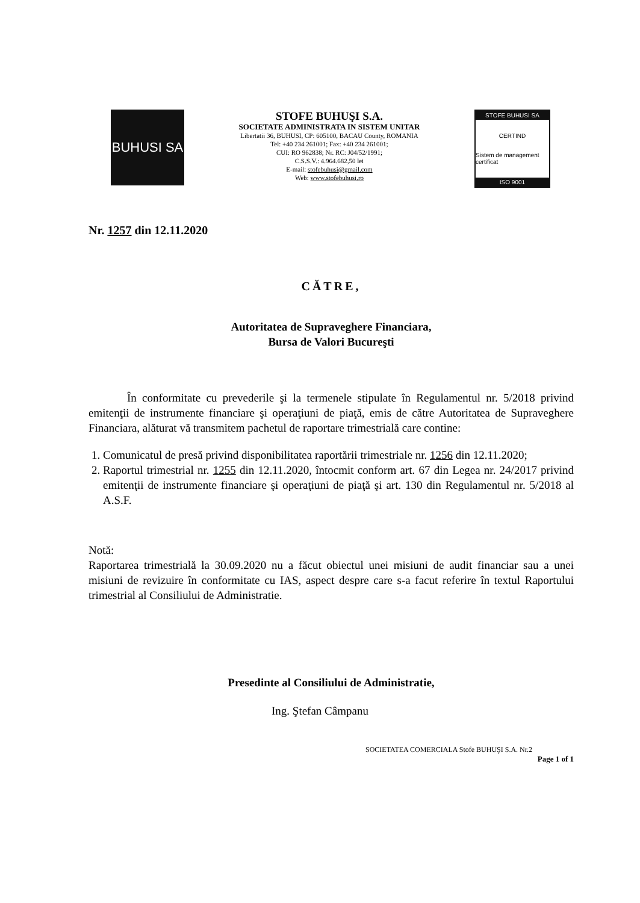BUHUSI SA
STOFE BUHUŞI S.A.
SOCIETATE ADMINISTRATA IN SISTEM UNITAR
Libertatii 36, BUHUSI, CP: 605100, BACAU County, ROMANIA
Tel: +40 234 261001; Fax: +40 234 261001;
CUI: RO 962838; Nr. RC: J04/52/1991;
C.S.S.V.: 4.964.682,50 lei
E-mail: stofebuhusi@gmail.com
Web: www.stofebuhusi.ro
STOFE BUHUSI SA
CERTIND
Sistem de management certificat
ISO 9001
Nr. 1257 din 12.11.2020
CĂTRE,
Autoritatea de Supraveghere Financiara,
Bursa de Valori Bucureşti
În conformitate cu prevederile şi la termenele stipulate în Regulamentul nr. 5/2018 privind emitenţii de instrumente financiare şi operaţiuni de piaţă, emis de către Autoritatea de Supraveghere Financiara, alăturat vă transmitem pachetul de raportare trimestrială care contine:
1. Comunicatul de presă privind disponibilitatea raportării trimestriale nr. 1256 din 12.11.2020;
2. Raportul trimestrial nr. 1255 din 12.11.2020, întocmit conform art. 67 din Legea nr. 24/2017 privind emitenţii de instrumente financiare şi operaţiuni de piaţă şi art. 130 din Regulamentul nr. 5/2018 al A.S.F.
Notă:
Raportarea trimestrială la 30.09.2020 nu a făcut obiectul unei misiuni de audit financiar sau a unei misiuni de revizuire în conformitate cu IAS, aspect despre care s-a facut referire în textul Raportului trimestrial al Consiliului de Administratie.
Presedinte al Consiliului de Administratie,
Ing. Ştefan Câmpanu
SOCIETATEA COMERCIALA Stofe BUHUŞI S.A. Nr.2
Page 1 of 1